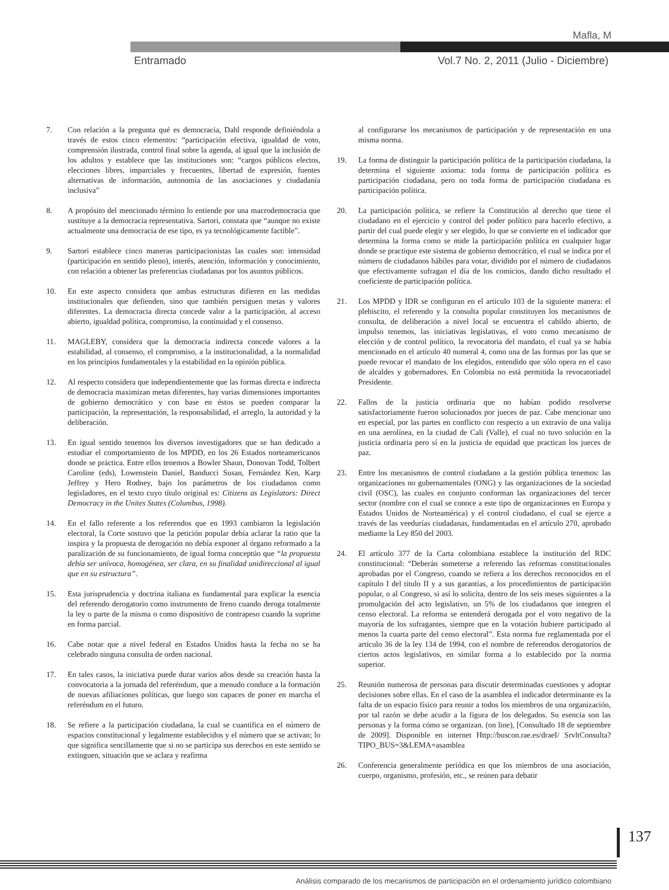Mafla, M
Entramado Vol.7 No. 2, 2011 (Julio - Diciembre)
7. Con relación a la pregunta qué es democracia, Dahl responde definiéndola a través de estos cinco elementos: “participación efectiva, igualdad de voto, comprensión ilustrada, control final sobre la agenda, al igual que la inclusión de los adultos y establece que las instituciones son: “cargos públicos electos, elecciones libres, imparciales y frecuentes, libertad de expresión, fuentes alternativas de información, autonomía de las asociaciones y ciudadanía inclusiva”
8. A propósito del mencionado término lo entiende por una macrodemocracia que sustituye a la democracia representativa. Sartori, constata que “aunque no existe actualmente una democracia de ese tipo, es ya tecnológicamente factible”.
9. Sartori establece cinco maneras participacionistas las cuales son: intensidad (participación en sentido pleno), interés, atención, información y conocimiento, con relación a obtener las preferencias ciudadanas por los asuntos públicos.
10. En este aspecto considera que ambas estructuras difieren en las medidas institucionales que defienden, sino que también persiguen metas y valores diferentes. La democracia directa concede valor a la participación, al acceso abierto, igualdad política, compromiso, la continuidad y el consenso.
11. MAGLEBY, considera que la democracia indirecta concede valores a la estabilidad, al consenso, el compromiso, a la institucionalidad, a la normalidad en los principios fundamentales y la estabilidad en la opinión pública.
12. Al respecto considera que independientemente que las formas directa e indirecta de democracia maximizan metas diferentes, hay varias dimensiones importantes de gobierno democrático y con base en éstos se pueden comparar la participación, la representación, la responsabilidad, el arreglo, la autoridad y la deliberación.
13. En igual sentido tenemos los diversos investigadores que se han dedicado a estudiar el comportamiento de los MPDD, en los 26 Estados norteamericanos donde se práctica. Entre ellos tenemos a Bowler Shaun, Donovan Todd, Tolbert Caroline (eds), Lowenstein Daniel, Banducci Susan, Fernández Ken, Karp Jeffrey y Hero Rodney, bajo los parámetros de los ciudadanos como legisladores, en el texto cuyo título original es: Citizens as Legislators: Direct Democracy in the Unites States (Columbus, 1998).
14. En el fallo referente a los referendos que en 1993 cambiaron la legislación electoral, la Corte sostuvo que la petición popular debía aclarar la ratio que la inspira y la propuesta de derogación no debía exponer al órgano reformado a la paralización de su funcionamiento, de igual forma conceptúo que “la propuesta debía ser unívoca, homogénea, ser clara, en su finalidad unidireccional al igual que en su estructura”.
15. Esta jurisprudencia y doctrina italiana es fundamental para explicar la esencia del referendo derogatorio como instrumento de freno cuando deroga totalmente la ley o parte de la misma o como dispositivo de contrapeso cuando la suprime en forma parcial.
16. Cabe notar que a nivel federal en Estados Unidos hasta la fecha no se ha celebrado ninguna consulta de orden nacional.
17. En tales casos, la iniciativa puede durar varios años desde su creación hasta la convocatoria a la jornada del referéndum, que a menudo conduce a la formación de nuevas afiliaciones políticas, que luego son capaces de poner en marcha el referéndum en el futuro.
18. Se refiere a la participación ciudadana, la cual se cuantifica en el número de espacios constitucional y legalmente establecidos y el número que se activan; lo que significa sencillamente que si no se participa sus derechos en este sentido se extinguen, situación que se aclara y reafirma
al configurarse los mecanismos de participación y de representación en una misma norma.
19. La forma de distinguir la participación política de la participación ciudadana, la determina el siguiente axioma: toda forma de participación política es participación ciudadana, pero no toda forma de participación ciudadana es participación política.
20. La participación política, se refiere la Constitución al derecho que tiene el ciudadano en el ejercicio y control del poder político para hacerlo efectivo, a partir del cual puede elegir y ser elegido, lo que se convierte en el indicador que determina la forma como se mide la participación política en cualquier lugar donde se practique este sistema de gobierno democrático, el cual se indica por el número de ciudadanos hábiles para votar, dividido por el número de ciudadanos que efectivamente sufragan el día de los comicios, dando dicho resultado el coeficiente de participación política.
21. Los MPDD y IDR se configuran en el artículo 103 de la siguiente manera: el plebiscito, el referendo y la consulta popular constituyen los mecanismos de consulta, de deliberación a nivel local se encuentra el cabildo abierto, de impulso tenemos, las iniciativas legislativas, el voto como mecanismo de elección y de control político, la revocatoria del mandato, el cual ya se había mencionado en el artículo 40 numeral 4, como una de las formas por las que se puede revocar el mandato de los elegidos, entendido que sólo opera en el caso de alcaldes y gobernadores. En Colombia no está permitida la revocatoriadel Presidente.
22. Fallos de la justicia ordinaria que no habían podido resolverse satisfactoriamente fueron solucionados por jueces de paz. Cabe mencionar uno en especial, por las partes en conflicto con respecto a un extravío de una valija en una aerolínea, en la ciudad de Cali (Valle), el cual no tuvo solución en la justicia ordinaria pero sí en la justicia de equidad que practican los jueces de paz.
23. Entre los mecanismos de control ciudadano a la gestión pública tenemos: las organizaciones no gubernamentales (ONG) y las organizaciones de la sociedad civil (OSC), las cuales en conjunto conforman las organizaciones del tercer sector (nombre con el cual se conoce a este tipo de organizaciones en Europa y Estados Unidos de Norteamérica) y el control ciudadano, el cual se ejerce a través de las veedurías ciudadanas, fundamentadas en el artículo 270, aprobado mediante la Ley 850 del 2003.
24. El artículo 377 de la Carta colombiana establece la institución del RDC constitucional: “Deberán someterse a referendo las reformas constitucionales aprobadas por el Congreso, cuando se refiera a los derechos reconocidos en el capítulo I del título II y a sus garantías, a los procedimientos de participación popular, o al Congreso, si así lo solicita, dentro de los seis meses siguientes a la promulgación del acto legislativo, un 5% de los ciudadanos que integren el censo electoral. La reforma se entenderá derogada por el voto negativo de la mayoría de los sufragantes, siempre que en la votación hubiere participado al menos la cuarta parte del censo electoral”. Esta norma fue reglamentada por el artículo 36 de la ley 134 de 1994, con el nombre de referendos derogatorios de ciertos actos legislativos, en similar forma a lo establecido por la norma superior.
25. Reunión numerosa de personas para discutir determinadas cuestiones y adoptar decisiones sobre ellas. En el caso de la asamblea el indicador determinante es la falta de un espacio físico para reunir a todos los miembros de una organización, por tal razón se debe acudir a la figura de los delegados. Su esencia son las personas y la forma cómo se organizan. (on line), [Consultado 18 de septiembre de 2009]. Disponible en internet Http://buscon.rae.es/draeI/ SrvltConsulta?TIPO_BUS=3&LEMA=asamblea
26. Conferencia generalmente periódica en que los miembros de una asociación, cuerpo, organismo, profesión, etc., se reúnen para debatir
137
Análisis comparado de los mecanismos de participación en el ordenamiento jurídico colombiano